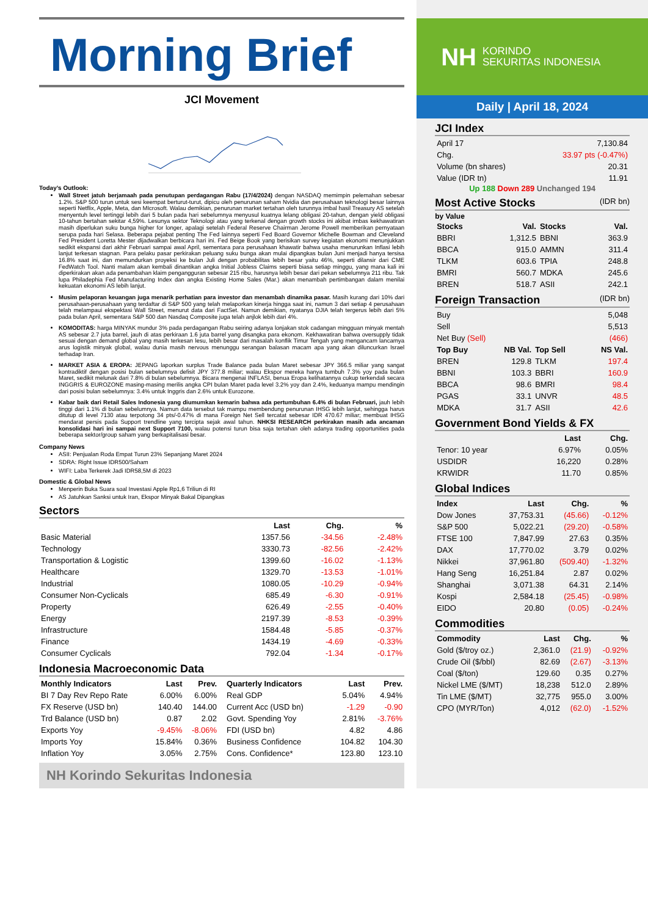Morning Brief
JCI Movement
Today’s Outlook:
Wall Street jatuh berjamaah pada penutupan perdagangan Rabu (17/4/2024) dengan NASDAQ memimpin pelemahan sebesar 1.2%. S&P 500 turun untuk sesi keempat berturut-turut, dipicu oleh penurunan saham Nvidia dan perusahaan teknologi besar lainnya seperti Netflix, Apple, Meta, dan MIcrosoft. Walau demikian, penurunan market tertahan oleh turunnya imbal hasil Treasury AS setelah menyentuh level tertinggi lebih dari 5 bulan pada hari sebelumnya menyusul kuatnya lelang obligasi 20-tahun, dengan yield obligasi 10-tahun bertahan sekitar 4,59%. Lesunya sektor Teknologi atau yang terkenal dengan growth stocks ini akibat imbas kekhawatiran masih diperlukan suku bunga higher for longer, apalagi setelah Federal Reserve Chairman Jerome Powell memberikan pernyataan serupa pada hari Selasa. Beberapa pejabat penting The Fed lainnya seperti Fed Board Governor Michelle Bowman and Cleveland Fed President Loretta Mester dijadwalkan berbicara hari ini. Fed Beige Book yang berisikan survey kegiatan ekonomi menunjukkan sedikit ekspansi dari akhir Februari sampai awal April, sementara para perusahaan khawatir bahwa usaha menurunkan Inflasi lebih lanjut terkesan stagnan. Para pelaku pasar perkirakan peluang suku bunga akan mulai dipangkas bulan Juni menjadi hanya tersisa 16.8% saat ini, dan memundurkan proyeksi ke bulan Juli dengan probabilitas lebih besar yaitu 46%, seperti dilansir dari CME FedWatch Tool. Nanti malam akan kembali dinantikan angka Initial Jobless Claims seperti biasa setiap minggu, yang mana kali ini diperkirakan akan ada penambahan klaim pengangguran sebesar 215 ribu, harusnya lebih besar dari pekan sebelumnya 211 ribu. Tak lupa Philadephia Fed Manufacturing Index dan angka Existing Home Sales (Mar.) akan menambah pertimbangan dalam menilai kekuatan ekonomi AS lebih lanjut.
Musim pelaporan keuangan juga menarik perhatian para investor dan menambah dinamika pasar. Masih kurang dari 10% dari perusahaan-perusahaan yang terdaftar di S&P 500 yang telah melaporkan kinerja hingga saat ini, namun 3 dari setiap 4 perusahaan telah melampaui ekspektasi Wall Street, menurut data dari FactSet. Namun demikian, nyatanya DJIA telah tergerus lebih dari 5% pada bulan April, sementara S&P 500 dan Nasdaq Composite juga telah anjlok lebih dari 4%.
KOMODITAS: harga MINYAK mundur 3% pada perdagangan Rabu seiring adanya lonjakan stok cadangan mingguan minyak mentah AS sebesar 2.7 juta barrel, jauh di atas perkiraan 1.6 juta barrel yang disangka para ekonom. Kekhawatiran bahwa oversupply tidak sesuai dengan demand global yang masih terkesan lesu, lebih besar dari masalah konflik Timur Tengah yang mengancam lancarnya arus logistik minyak global, walau dunia masih nervous menunggu serangan balasan macam apa yang akan diluncurkan Israel terhadap Iran.
MARKET ASIA & EROPA: JEPANG laporkan surplus Trade Balance pada bulan Maret sebesar JPY 366.5 miliar yang sangat kontradiktif dengan posisi bulan sebelumnya defisit JPY 377.8 miliar; walau Ekspor mereka hanya tumbuh 7.3% yoy pada bulan Maret, sedikit melunak dari 7.8% di bulan sebelumnya. Bicara mengenai INFLASI, benua Eropa kelihatannya cukup terkendali secara INGGRIS & EUROZONE masing-masing merilis angka CPI bulan Maret pada level 3.2% yoy dan 2.4%, keduanya mampu mendingin dari posisi bulan sebelumnya: 3.4% untuk Inggris dan 2.6% untuk Eurozone.
Kabar baik dari Retail Sales Indonesia yang diumumkan kemarin bahwa ada pertumbuhan 6.4% di bulan Februari, jauh lebih tinggi dari 1.1% di bulan sebelumnya. Namun data tersebut tak mampu membendung penurunan IHSG lebih lanjut, sehingga harus ditutup di level 7130 atau terpotong 34 pts/-0.47% di mana Foreign Net Sell tercatat sebesar IDR 470.67 miliar; membuat IHSG mendarat persis pada Support trendline yang tercipta sejak awal tahun. NHKSI RESEARCH perkirakan masih ada ancaman konsolidasi hari ini sampai next Support 7100, walau potensi turun bisa saja tertahan oleh adanya trading opportunities pada beberapa sektor/group saham yang berkapitalisasi besar.
Company News
ASII: Penjualan Roda Empat Turun 23% Sepanjang Maret 2024
SDRA: Right Issue IDR500/Saham
WIFI: Laba Terkerek Jadi IDR58,5M di 2023
Domestic & Global News
Menperin Buka Suara soal Investasi Apple Rp1,6 Triliun di RI
AS Jatuhkan Sanksi untuk Iran, Ekspor Minyak Bakal Dipangkas
Sectors
| | Last | Chg. | % |
| --- | --- | --- | --- |
| Basic Material | 1357.56 | -34.56 | -2.48% |
| Technology | 3330.73 | -82.56 | -2.42% |
| Transportation & Logistic | 1399.60 | -16.02 | -1.13% |
| Healthcare | 1329.70 | -13.53 | -1.01% |
| Industrial | 1080.05 | -10.29 | -0.94% |
| Consumer Non-Cyclicals | 685.49 | -6.30 | -0.91% |
| Property | 626.49 | -2.55 | -0.40% |
| Energy | 2197.39 | -8.53 | -0.39% |
| Infrastructure | 1584.48 | -5.85 | -0.37% |
| Finance | 1434.19 | -4.69 | -0.33% |
| Consumer Cyclicals | 792.04 | -1.34 | -0.17% |
Indonesia Macroeconomic Data
| Monthly Indicators | Last | Prev. |
| --- | --- | --- |
| BI 7 Day Rev Repo Rate | 6.00% | 6.00% |
| FX Reserve (USD bn) | 140.40 | 144.00 |
| Trd Balance (USD bn) | 0.87 | 2.02 |
| Exports Yoy | -9.45% | -8.06% |
| Imports Yoy | 15.84% | 0.36% |
| Inflation Yoy | 3.05% | 2.75% |
| Quarterly Indicators | Last | Prev. |
| --- | --- | --- |
| Real GDP | 5.04% | 4.94% |
| Current Acc (USD bn) | -1.29 | -0.90 |
| Govt. Spending Yoy | 2.81% | -3.76% |
| FDI (USD bn) | 4.82 | 4.86 |
| Business Confidence | 104.82 | 104.30 |
| Cons. Confidence* | 123.80 | 123.10 |
NH Korindo Sekuritas Indonesia
NH KORINDO
SEKURITAS INDONESIA
Daily | April 18, 2024
JCI Index
| April 17 | 7,130.84 |
| Chg. | 33.97 pts (-0.47%) |
| Volume (bn shares) | 20.31 |
| Value (IDR tn) | 11.91 |
Up 188 Down 289 Unchanged 194
Most Active Stocks (IDR bn)
by Value
| Stocks | Val. | Stocks | Val. |
| --- | --- | --- | --- |
| BBRI | 1,312.5 | BBNI | 363.9 |
| BBCA | 915.0 | AMMN | 311.4 |
| TLKM | 603.6 | TPIA | 248.8 |
| BMRI | 560.7 | MDKA | 245.6 |
| BREN | 518.7 | ASII | 242.1 |
Foreign Transaction (IDR bn)
| Buy | 5,048 |
| Sell | 5,513 |
| Net Buy (Sell) | (466) |
| Top Buy | NB Val. | Top Sell | NS Val. |
| --- | --- | --- | --- |
| BREN | 129.8 | TLKM | 197.4 |
| BBNI | 103.3 | BBRI | 160.9 |
| BBCA | 98.6 | BMRI | 98.4 |
| PGAS | 33.1 | UNVR | 48.5 |
| MDKA | 31.7 | ASII | 42.6 |
Government Bond Yields & FX
| | Last | Chg. |
| --- | --- | --- |
| Tenor: 10 year | 6.97% | 0.05% |
| USDIDR | 16,220 | 0.28% |
| KRWIDR | 11.70 | 0.85% |
Global Indices
| Index | Last | Chg. | % |
| --- | --- | --- | --- |
| Dow Jones | 37,753.31 | (45.66) | -0.12% |
| S&P 500 | 5,022.21 | (29.20) | -0.58% |
| FTSE 100 | 7,847.99 | 27.63 | 0.35% |
| DAX | 17,770.02 | 3.79 | 0.02% |
| Nikkei | 37,961.80 | (509.40) | -1.32% |
| Hang Seng | 16,251.84 | 2.87 | 0.02% |
| Shanghai | 3,071.38 | 64.31 | 2.14% |
| Kospi | 2,584.18 | (25.45) | -0.98% |
| EIDO | 20.80 | (0.05) | -0.24% |
Commodities
| Commodity | Last | Chg. | % |
| --- | --- | --- | --- |
| Gold ($/troy oz.) | 2,361.0 | (21.9) | -0.92% |
| Crude Oil ($/bbl) | 82.69 | (2.67) | -3.13% |
| Coal ($/ton) | 129.60 | 0.35 | 0.27% |
| Nickel LME ($/MT) | 18,238 | 512.0 | 2.89% |
| Tin LME ($/MT) | 32,775 | 955.0 | 3.00% |
| CPO (MYR/Ton) | 4,012 | (62.0) | -1.52% |